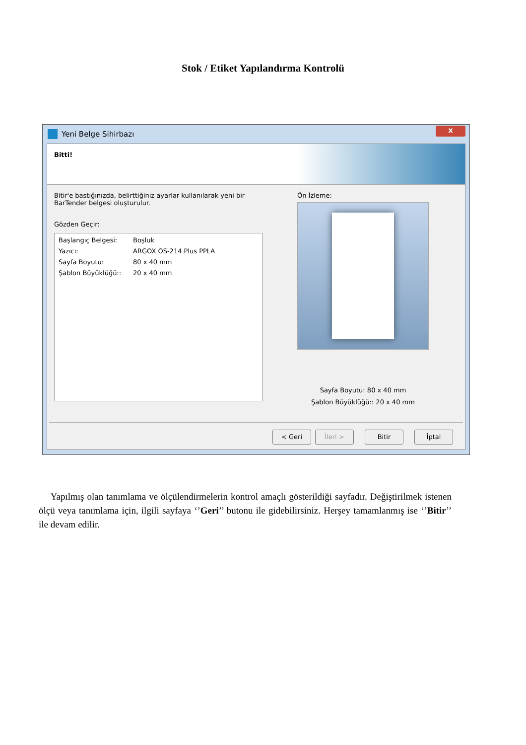Stok / Etiket Yapılandırma Kontrolü
Yeni Belge Sihirbazı
x
Bitti!
Bitir'e bastığınızda, belirttiğiniz ayarlar kullanılarak yeni bir BarTender belgesi oluşturulur.
Gözden Geçir:
Başlangıç Belgesi: Boşluk
Yazıcı: ARGOX OS-214 Plus PPLA
Sayfa Boyutu: 80 x 40 mm
Şablon Büyüklüğü:: 20 x 40 mm
Ön İzleme:
Sayfa Boyutu: 80 x 40 mm
Şablon Büyüklüğü:: 20 x 40 mm
< Geri İleri > Bitir İptal
Yapılmış olan tanımlama ve ölçülendirmelerin kontrol amaçlı gösterildiği sayfadır. Değiştirilmek istenen ölçü veya tanımlama için, ilgili sayfaya ‘’Geri’’ butonu ile gidebilirsiniz. Herşey tamamlanmış ise ‘’Bitir’’ ile devam edilir.